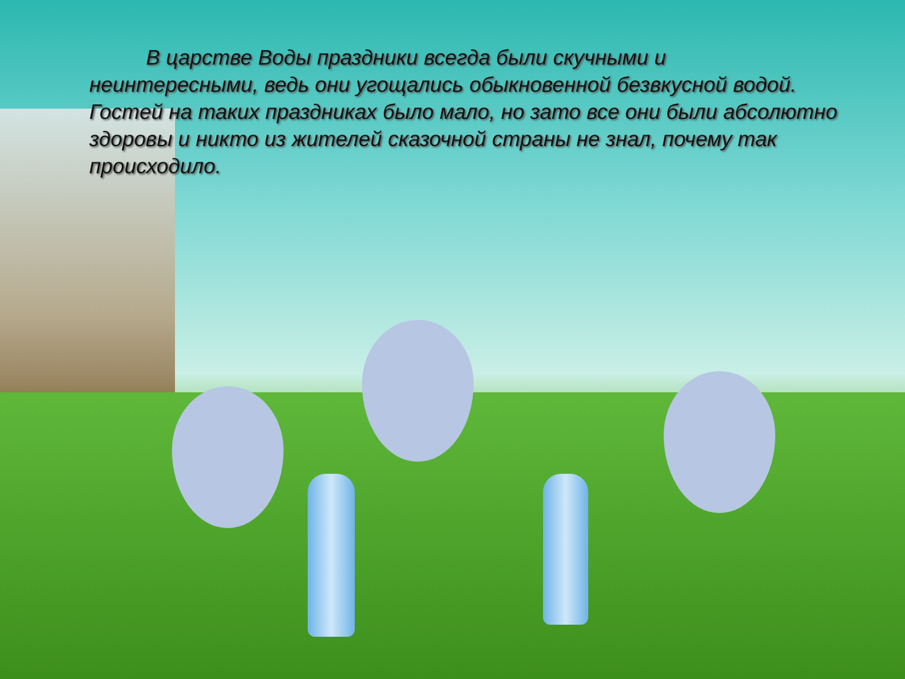В царстве Воды праздники всегда были скучными и неинтересными, ведь они угощались обыкновенной безвкусной водой. Гостей на таких праздниках было мало, но зато все они были абсолютно здоровы и никто из жителей сказочной страны не знал, почему так происходило.